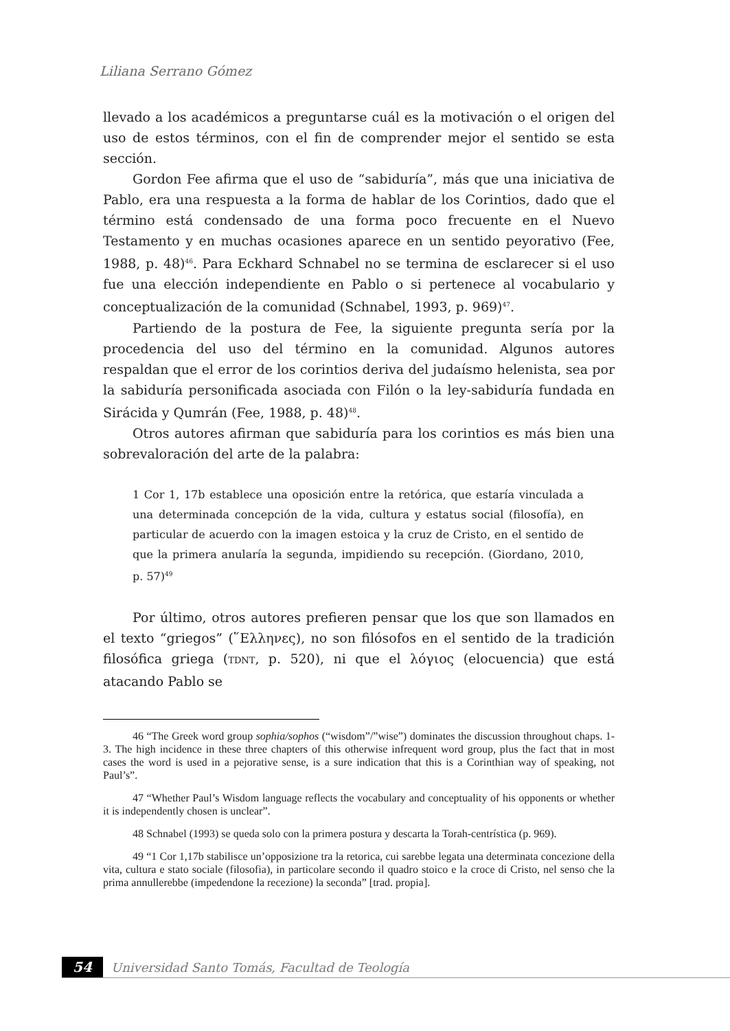Liliana Serrano Gómez
llevado a los académicos a preguntarse cuál es la motivación o el origen del uso de estos términos, con el fin de comprender mejor el sentido se esta sección.
Gordon Fee afirma que el uso de “sabiduría”, más que una iniciativa de Pablo, era una respuesta a la forma de hablar de los Corintios, dado que el término está condensado de una forma poco frecuente en el Nuevo Testamento y en muchas ocasiones aparece en un sentido peyorativo (Fee, 1988, p. 48)<sup>46</sup>. Para Eckhard Schnabel no se termina de esclarecer si el uso fue una elección independiente en Pablo o si pertenece al vocabulario y conceptualización de la comunidad (Schnabel, 1993, p. 969)<sup>47</sup>.
Partiendo de la postura de Fee, la siguiente pregunta sería por la procedencia del uso del término en la comunidad. Algunos autores respaldan que el error de los corintios deriva del judaísmo helenista, sea por la sabiduría personificada asociada con Filón o la ley-sabiduría fundada en Sirácida y Qumrán (Fee, 1988, p. 48)<sup>48</sup>.
Otros autores afirman que sabiduría para los corintios es más bien una sobrevaloración del arte de la palabra:
1 Cor 1, 17b establece una oposición entre la retórica, que estaría vinculada a una determinada concepción de la vida, cultura y estatus social (filosofía), en particular de acuerdo con la imagen estoica y la cruz de Cristo, en el sentido de que la primera anularía la segunda, impidiendo su recepción. (Giordano, 2010, p. 57)<sup>49</sup>
Por último, otros autores prefieren pensar que los que son llamados en el texto “griegos” (῞Ελληνες), no son filósofos en el sentido de la tradición filosófica griega (TDNT, p. 520), ni que el λόγιος (elocuencia) que está atacando Pablo se
46 “The Greek word group sophia/sophos (“wisdom”/”wise”) dominates the discussion throughout chaps. 1-3. The high incidence in these three chapters of this otherwise infrequent word group, plus the fact that in most cases the word is used in a pejorative sense, is a sure indication that this is a Corinthian way of speaking, not Paul’s”.
47 “Whether Paul’s Wisdom language reflects the vocabulary and conceptuality of his opponents or whether it is independently chosen is unclear”.
48 Schnabel (1993) se queda solo con la primera postura y descarta la Torah-centrística (p. 969).
49 “1 Cor 1,17b stabilisce un’opposizione tra la retorica, cui sarebbe legata una determinata concezione della vita, cultura e stato sociale (filosofia), in particolare secondo il quadro stoico e la croce di Cristo, nel senso che la prima annullerebbe (impedendone la recezione) la seconda” [trad. propia].
54
Universidad Santo Tomás, Facultad de Teología